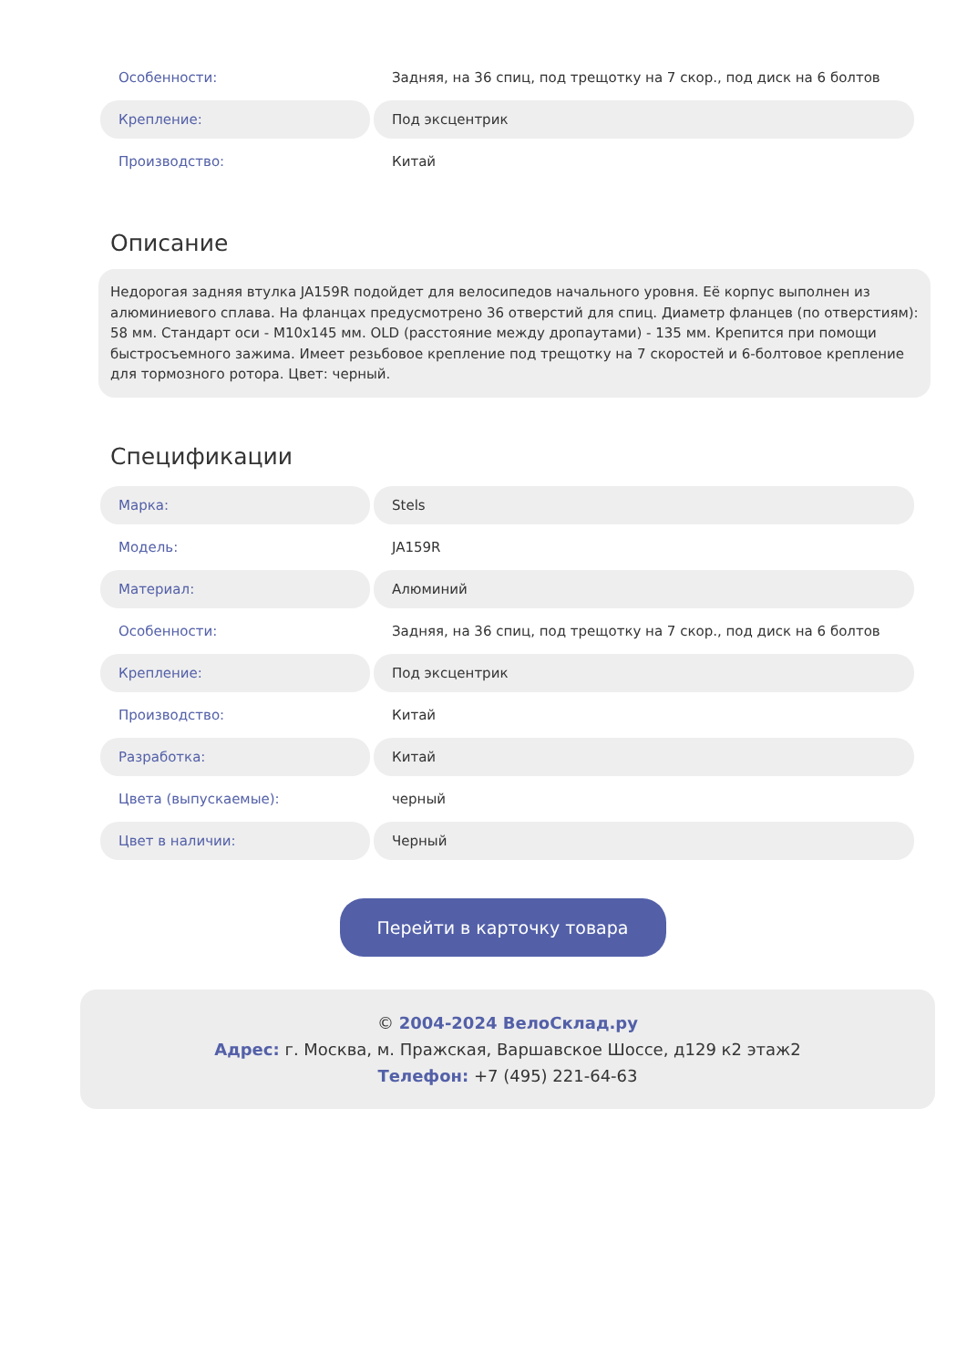| Особенности: | Задняя, на 36 спиц, под трещотку на 7 скор., под диск на 6 болтов |
| Крепление: | Под эксцентрик |
| Производство: | Китай |
Описание
Недорогая задняя втулка JA159R подойдет для велосипедов начального уровня. Её корпус выполнен из алюминиевого сплава. На фланцах предусмотрено 36 отверстий для спиц. Диаметр фланцев (по отверстиям): 58 мм. Стандарт оси - M10x145 мм. OLD (расстояние между дропаутами) - 135 мм. Крепится при помощи быстросъемного зажима. Имеет резьбовое крепление под трещотку на 7 скоростей и 6-болтовое крепление для тормозного ротора. Цвет: черный.
Спецификации
| Марка: | Stels |
| Модель: | JA159R |
| Материал: | Алюминий |
| Особенности: | Задняя, на 36 спиц, под трещотку на 7 скор., под диск на 6 болтов |
| Крепление: | Под эксцентрик |
| Производство: | Китай |
| Разработка: | Китай |
| Цвета (выпускаемые): | черный |
| Цвет в наличии: | Черный |
Перейти в карточку товара
© 2004-2024 ВелоСклад.ру
Адрес: г. Москва, м. Пражская, Варшавское Шоссе, д129 к2 этаж2
Телефон: +7 (495) 221-64-63